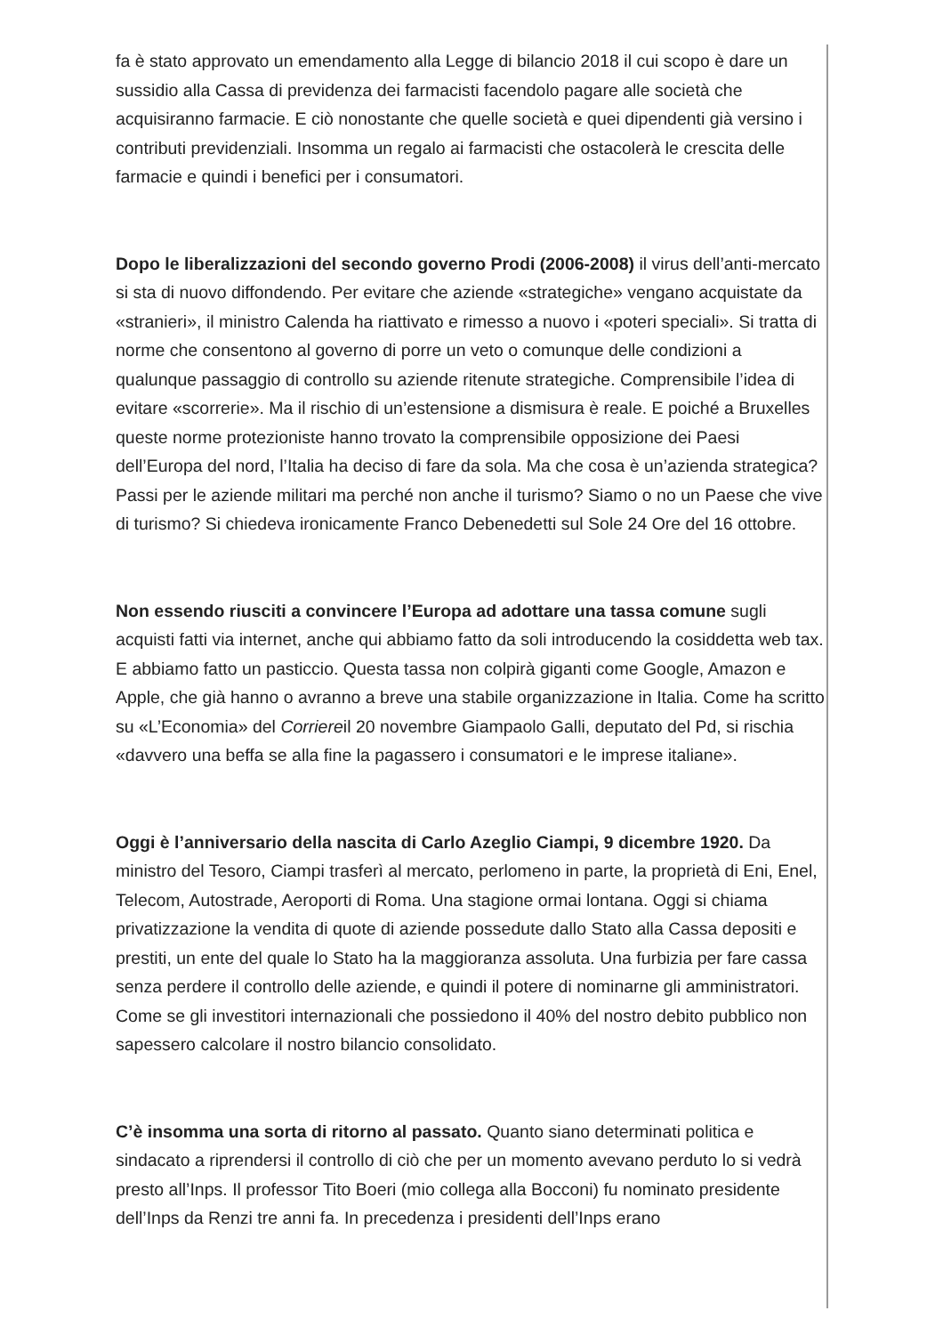fa è stato approvato un emendamento alla Legge di bilancio 2018 il cui scopo è dare un sussidio alla Cassa di previdenza dei farmacisti facendolo pagare alle società che acquisiranno farmacie. E ciò nonostante che quelle società e quei dipendenti già versino i contributi previdenziali. Insomma un regalo ai farmacisti che ostacolerà le crescita delle farmacie e quindi i benefici per i consumatori.
Dopo le liberalizzazioni del secondo governo Prodi (2006-2008) il virus dell’anti-mercato si sta di nuovo diffondendo. Per evitare che aziende «strategiche» vengano acquistate da «stranieri», il ministro Calenda ha riattivato e rimesso a nuovo i «poteri speciali». Si tratta di norme che consentono al governo di porre un veto o comunque delle condizioni a qualunque passaggio di controllo su aziende ritenute strategiche. Comprensibile l’idea di evitare «scorrerie». Ma il rischio di un’estensione a dismisura è reale. E poiché a Bruxelles queste norme protezioniste hanno trovato la comprensibile opposizione dei Paesi dell’Europa del nord, l’Italia ha deciso di fare da sola. Ma che cosa è un’azienda strategica? Passi per le aziende militari ma perché non anche il turismo? Siamo o no un Paese che vive di turismo? Si chiedeva ironicamente Franco Debenedetti sul Sole 24 Ore del 16 ottobre.
Non essendo riusciti a convincere l’Europa ad adottare una tassa comune sugli acquisti fatti via internet, anche qui abbiamo fatto da soli introducendo la cosiddetta web tax. E abbiamo fatto un pasticcio. Questa tassa non colpirà giganti come Google, Amazon e Apple, che già hanno o avranno a breve una stabile organizzazione in Italia. Come ha scritto su «L’Economia» del Corriereil 20 novembre Giampaolo Galli, deputato del Pd, si rischia «davvero una beffa se alla fine la pagassero i consumatori e le imprese italiane».
Oggi è l’anniversario della nascita di Carlo Azeglio Ciampi, 9 dicembre 1920. Da ministro del Tesoro, Ciampi trasferì al mercato, perlomeno in parte, la proprietà di Eni, Enel, Telecom, Autostrade, Aeroporti di Roma. Una stagione ormai lontana. Oggi si chiama privatizzazione la vendita di quote di aziende possedute dallo Stato alla Cassa depositi e prestiti, un ente del quale lo Stato ha la maggioranza assoluta. Una furbizia per fare cassa senza perdere il controllo delle aziende, e quindi il potere di nominarne gli amministratori. Come se gli investitori internazionali che possiedono il 40% del nostro debito pubblico non sapessero calcolare il nostro bilancio consolidato.
C’è insomma una sorta di ritorno al passato. Quanto siano determinati politica e sindacato a riprendersi il controllo di ciò che per un momento avevano perduto lo si vedrà presto all’Inps. Il professor Tito Boeri (mio collega alla Bocconi) fu nominato presidente dell’Inps da Renzi tre anni fa. In precedenza i presidenti dell’Inps erano